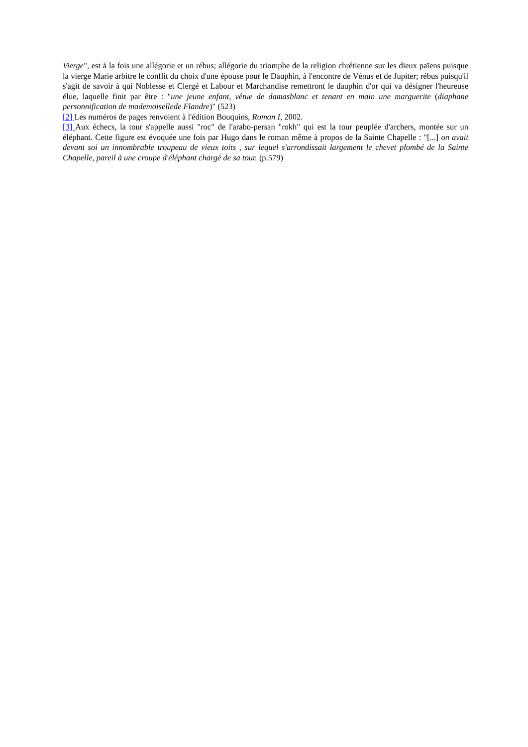Vierge", est à la fois une allégorie et un rébus; allégorie du triomphe de la religion chrétienne sur les dieux païens puisque la vierge Marie arbitre le conflit du choix d'une épouse pour le Dauphin, à l'encontre de Vénus et de Jupiter; rébus puisqu'il s'agit de savoir à qui Noblesse et Clergé et Labour et Marchandise remettront le dauphin d'or qui va désigner l'heureuse élue, laquelle finit par être : "une jeune enfant, vêtue de damasblanc et tenant en main une marguerite (diaphane personnification de mademoisellede Flandre)" (523)
[2] Les numéros de pages renvoient à l'édition Bouquins, Roman I, 2002.
[3] Aux échecs, la tour s'appelle aussi "roc" de l'arabo-persan "rokh" qui est la tour peuplée d'archers, montée sur un éléphant. Cette figure est évoquée une fois par Hugo dans le roman même à propos de la Sainte Chapelle : "[...] on avait devant soi un innombrable troupeau de vieux toits , sur lequel s'arrondissait largement le chevet plombé de la Sainte Chapelle, pareil à une croupe d'éléphant chargé de sa tour. (p.579)